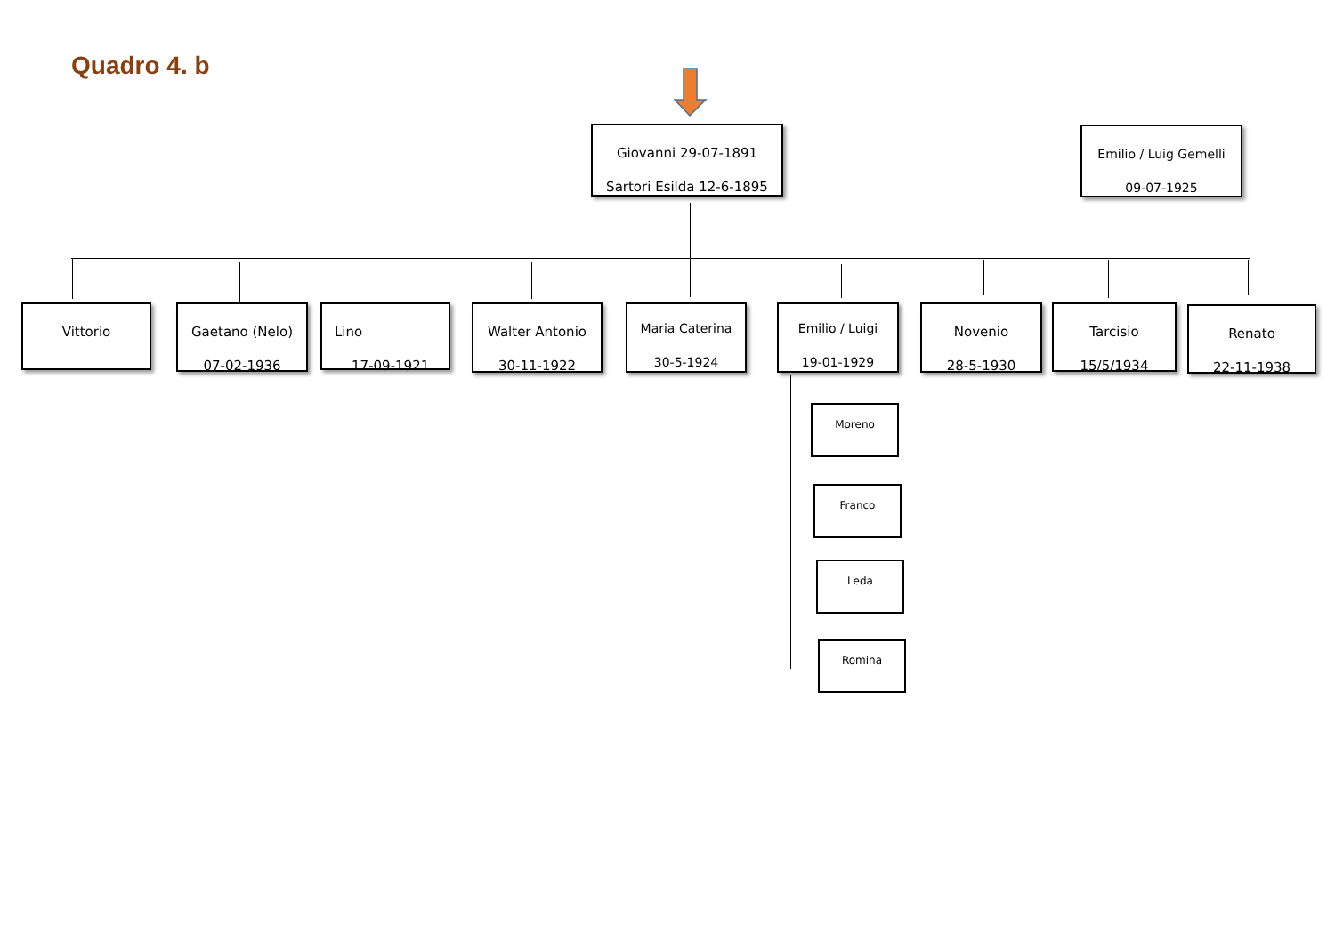Quadro 4. b
Giovanni 29-07-1891
Sartori Esilda 12-6-1895
Emilio / Luig Gemelli
09-07-1925
Vittorio
Gaetano (Nelo)
07-02-1936
Lino
17-09-1921
Walter Antonio
30-11-1922
Maria Caterina
30-5-1924
Emilio / Luigi
19-01-1929
Novenio
28-5-1930
Tarcisio
15/5/1934
Renato
22-11-1938
Moreno
Franco
Leda
Romina